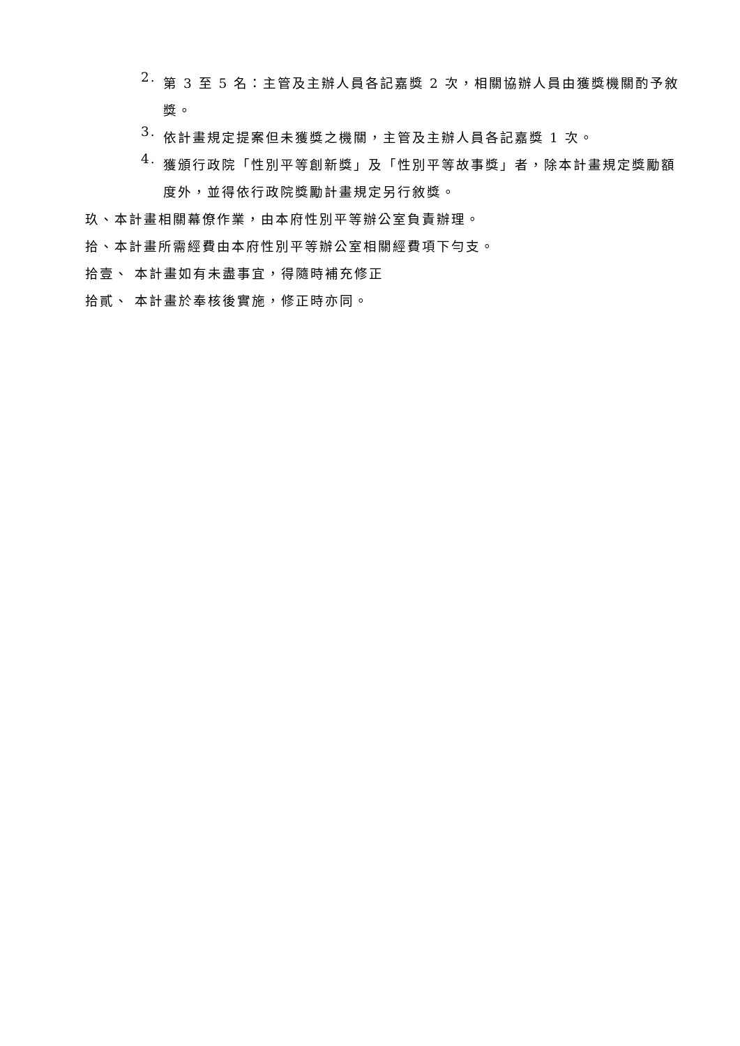2.
第 3 至 5 名：主管及主辦人員各記嘉獎 2 次，相關協辦人員由獲獎機關酌予敘獎。
3.
依計畫規定提案但未獲獎之機關，主管及主辦人員各記嘉獎 1 次。
4.
獲頒行政院「性別平等創新獎」及「性別平等故事獎」者，除本計畫規定獎勵額度外，並得依行政院獎勵計畫規定另行敘獎。
玖、本計畫相關幕僚作業，由本府性別平等辦公室負責辦理。
拾、本計畫所需經費由本府性別平等辦公室相關經費項下勻支。
拾壹、 本計畫如有未盡事宜，得隨時補充修正
拾貳、 本計畫於奉核後實施，修正時亦同。